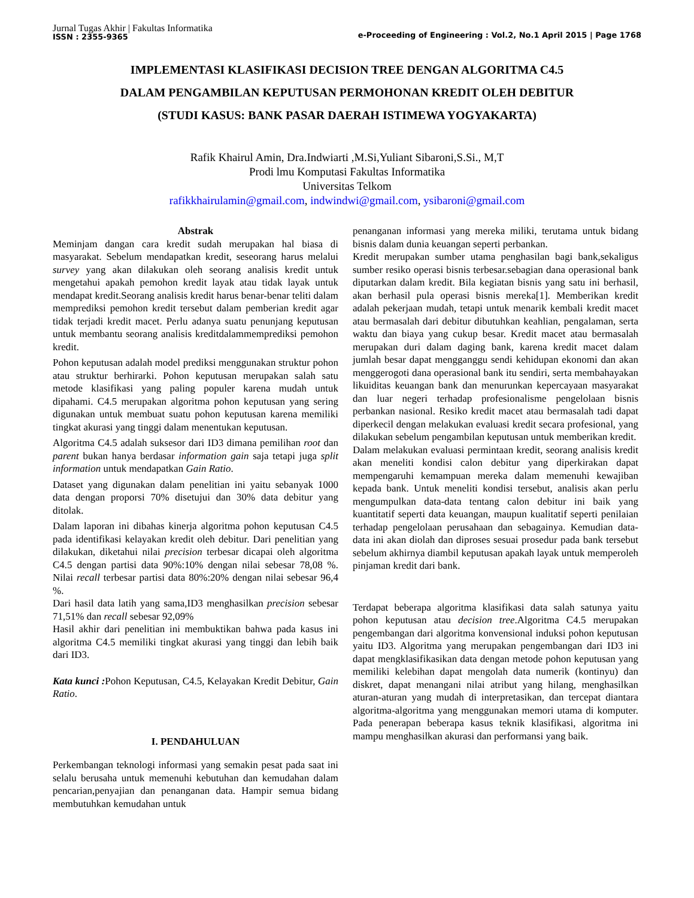Jurnal Tugas Akhir | Fakultas Informatika
ISSN : 2355-9365
e-Proceeding of Engineering : Vol.2, No.1 April 2015 | Page 1768
IMPLEMENTASI KLASIFIKASI DECISION TREE DENGAN ALGORITMA C4.5
DALAM PENGAMBILAN KEPUTUSAN PERMOHONAN KREDIT OLEH DEBITUR
(STUDI KASUS: BANK PASAR DAERAH ISTIMEWA YOGYAKARTA)
Rafik Khairul Amin, Dra.Indwiarti ,M.Si,Yuliant Sibaroni,S.Si., M,T
Prodi lmu Komputasi Fakultas Informatika
Universitas Telkom
rafikkhairulamin@gmail.com, indwindwi@gmail.com, ysibaroni@gmail.com
Abstrak
Meminjam dangan cara kredit sudah merupakan hal biasa di masyarakat. Sebelum mendapatkan kredit, seseorang harus melalui survey yang akan dilakukan oleh seorang analisis kredit untuk mengetahui apakah pemohon kredit layak atau tidak layak untuk mendapat kredit.Seorang analisis kredit harus benar-benar teliti dalam memprediksi pemohon kredit tersebut dalam pemberian kredit agar tidak terjadi kredit macet. Perlu adanya suatu penunjang keputusan untuk membantu seorang analisis kreditdalammemprediksi pemohon kredit.
Pohon keputusan adalah model prediksi menggunakan struktur pohon atau struktur berhirarki. Pohon keputusan merupakan salah satu metode klasifikasi yang paling populer karena mudah untuk dipahami. C4.5 merupakan algoritma pohon keputusan yang sering digunakan untuk membuat suatu pohon keputusan karena memiliki tingkat akurasi yang tinggi dalam menentukan keputusan.
Algoritma C4.5 adalah suksesor dari ID3 dimana pemilihan root dan parent bukan hanya berdasar information gain saja tetapi juga split information untuk mendapatkan Gain Ratio.
Dataset yang digunakan dalam penelitian ini yaitu sebanyak 1000 data dengan proporsi 70% disetujui dan 30% data debitur yang ditolak.
Dalam laporan ini dibahas kinerja algoritma pohon keputusan C4.5 pada identifikasi kelayakan kredit oleh debitur. Dari penelitian yang dilakukan, diketahui nilai precision terbesar dicapai oleh algoritma C4.5 dengan partisi data 90%:10% dengan nilai sebesar 78,08 %. Nilai recall terbesar partisi data 80%:20% dengan nilai sebesar 96,4 %.
Dari hasil data latih yang sama,ID3 menghasilkan precision sebesar 71,51% dan recall sebesar 92,09%
Hasil akhir dari penelitian ini membuktikan bahwa pada kasus ini algoritma C4.5 memiliki tingkat akurasi yang tinggi dan lebih baik dari ID3.
Kata kunci : Pohon Keputusan, C4.5, Kelayakan Kredit Debitur, Gain Ratio.
I. PENDAHULUAN
Perkembangan teknologi informasi yang semakin pesat pada saat ini selalu berusaha untuk memenuhi kebutuhan dan kemudahan dalam pencarian,penyajian dan penanganan data. Hampir semua bidang membutuhkan kemudahan untuk
penanganan informasi yang mereka miliki, terutama untuk bidang bisnis dalam dunia keuangan seperti perbankan.
Kredit merupakan sumber utama penghasilan bagi bank,sekaligus sumber resiko operasi bisnis terbesar.sebagian dana operasional bank diputarkan dalam kredit. Bila kegiatan bisnis yang satu ini berhasil, akan berhasil pula operasi bisnis mereka[1]. Memberikan kredit adalah pekerjaan mudah, tetapi untuk menarik kembali kredit macet atau bermasalah dari debitur dibutuhkan keahlian, pengalaman, serta waktu dan biaya yang cukup besar. Kredit macet atau bermasalah merupakan duri dalam daging bank, karena kredit macet dalam jumlah besar dapat mengganggu sendi kehidupan ekonomi dan akan menggerogoti dana operasional bank itu sendiri, serta membahayakan likuiditas keuangan bank dan menurunkan kepercayaan masyarakat dan luar negeri terhadap profesionalisme pengelolaan bisnis perbankan nasional. Resiko kredit macet atau bermasalah tadi dapat diperkecil dengan melakukan evaluasi kredit secara profesional, yang dilakukan sebelum pengambilan keputusan untuk memberikan kredit.
Dalam melakukan evaluasi permintaan kredit, seorang analisis kredit akan meneliti kondisi calon debitur yang diperkirakan dapat mempengaruhi kemampuan mereka dalam memenuhi kewajiban kepada bank. Untuk meneliti kondisi tersebut, analisis akan perlu mengumpulkan data-data tentang calon debitur ini baik yang kuantitatif seperti data keuangan, maupun kualitatif seperti penilaian terhadap pengelolaan perusahaan dan sebagainya. Kemudian data-data ini akan diolah dan diproses sesuai prosedur pada bank tersebut sebelum akhirnya diambil keputusan apakah layak untuk memperoleh pinjaman kredit dari bank.
Terdapat beberapa algoritma klasifikasi data salah satunya yaitu pohon keputusan atau decision tree.Algoritma C4.5 merupakan pengembangan dari algoritma konvensional induksi pohon keputusan yaitu ID3. Algoritma yang merupakan pengembangan dari ID3 ini dapat mengklasifikasikan data dengan metode pohon keputusan yang memiliki kelebihan dapat mengolah data numerik (kontinyu) dan diskret, dapat menangani nilai atribut yang hilang, menghasilkan aturan-aturan yang mudah di interpretasikan, dan tercepat diantara algoritma-algoritma yang menggunakan memori utama di komputer. Pada penerapan beberapa kasus teknik klasifikasi, algoritma ini mampu menghasilkan akurasi dan performansi yang baik.